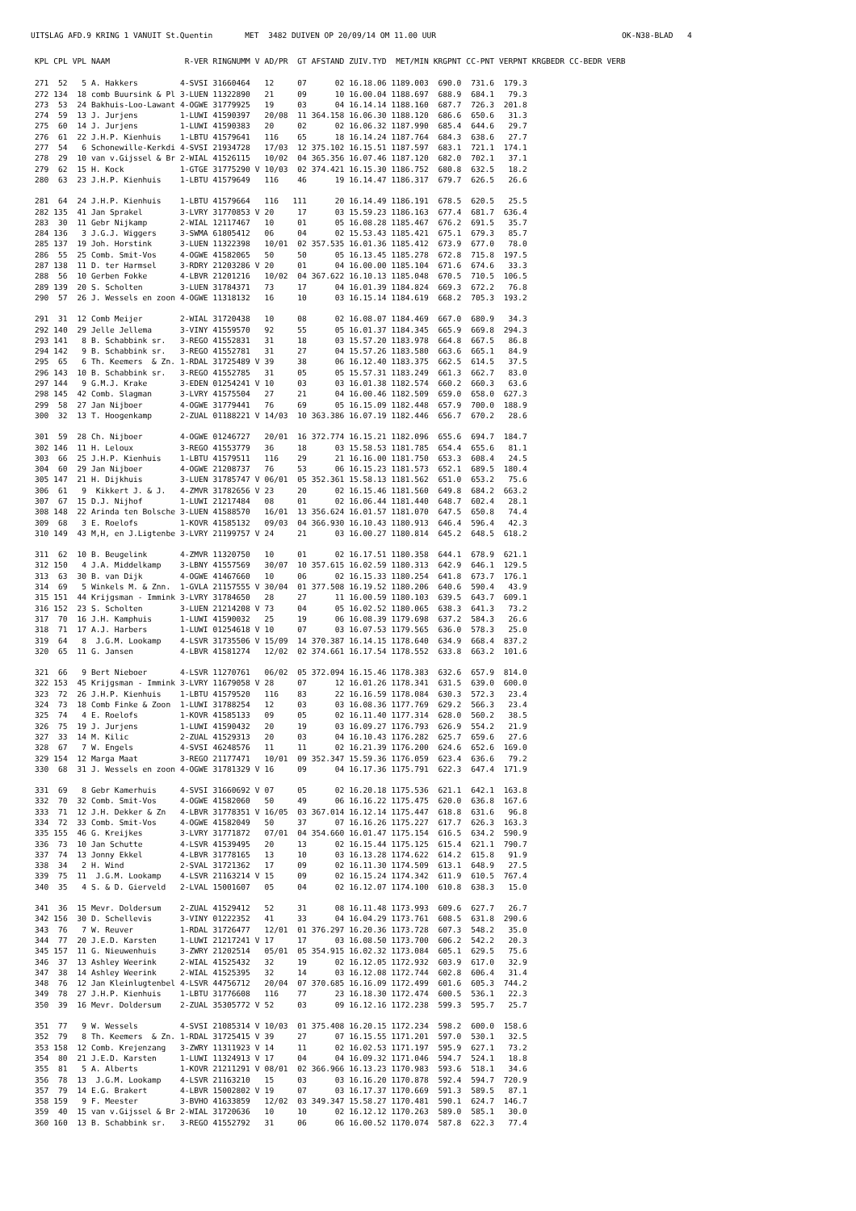UITSLAG AFD.9 KRING 1 VANUIT St.Quentin MET 3482 DUIVEN OP 20/09/14 OM 11.00 UUR OK-N38-BLAD 4
| KPL | CPL | VPL | NAAM | R-VER | RINGNUMM | V | AD/PR | GT | AFSTAND | ZUIV.TYD | MET/MIN | KRGPNT | CC-PNT | VERPNT | KRGBEDR | CC-BEDR | VERB |
| --- | --- | --- | --- | --- | --- | --- | --- | --- | --- | --- | --- | --- | --- | --- | --- | --- | --- |
| 271 | 52 | 5 | A. Hakkers | 4-SVSI | 31660464 | | 12 | 07 | 02 | 16.18.06 | 1189.003 | 690.0 | 731.6 | 179.3 | | | |
| 272 | 134 | 18 | comb Buursink & Pl | 3-LUEN | 11322890 | | 21 | 09 | 10 | 16.00.04 | 1188.697 | 688.9 | 684.1 | 79.3 | | | |
| 273 | 53 | 24 | Bakhuis-Loo-Lawant | 4-OGWE | 31779925 | | 19 | 03 | 04 | 16.14.14 | 1188.160 | 687.7 | 726.3 | 201.8 | | | |
| 274 | 59 | 13 | J. Jurjens | 1-LUWI | 41590397 | | 20/08 | 11 | 364.158 | 16.06.30 | 1188.120 | 686.6 | 650.6 | 31.3 | | | |
| 275 | 60 | 14 | J. Jurjens | 1-LUWI | 41590383 | | 20 | 02 | 02 | 16.06.32 | 1187.990 | 685.4 | 644.6 | 29.7 | | | |
| 276 | 61 | 22 | J.H.P. Kienhuis | 1-LBTU | 41579641 | | 116 | 65 | 18 | 16.14.24 | 1187.764 | 684.3 | 638.6 | 27.7 | | | |
| 277 | 54 | 6 | Schonewille-Kerkdi | 4-SVSI | 21934728 | | 17/03 | 12 | 375.102 | 16.15.51 | 1187.597 | 683.1 | 721.1 | 174.1 | | | |
| 278 | 29 | 10 | van v.Gijssel & Br | 2-WIAL | 41526115 | | 10/02 | 04 | 365.356 | 16.07.46 | 1187.120 | 682.0 | 702.1 | 37.1 | | | |
| 279 | 62 | 15 | H. Kock | 1-GTGE | 31775290 | V | 10/03 | 02 | 374.421 | 16.15.30 | 1186.752 | 680.8 | 632.5 | 18.2 | | | |
| 280 | 63 | 23 | J.H.P. Kienhuis | 1-LBTU | 41579649 | | 116 | 46 | 19 | 16.14.47 | 1186.317 | 679.7 | 626.5 | 26.6 | | | |
| 281 | 64 | 24 | J.H.P. Kienhuis | 1-LBTU | 41579664 | | 116 | 111 | 20 | 16.14.49 | 1186.191 | 678.5 | 620.5 | 25.5 | | | |
| 282 | 135 | 41 | Jan Sprakel | 3-LVRY | 31770853 | V | 20 | 17 | 03 | 15.59.23 | 1186.163 | 677.4 | 681.7 | 636.4 | | | |
| 283 | 30 | 11 | Gebr Nijkamp | 2-WIAL | 12117467 | | 10 | 01 | 05 | 16.08.28 | 1185.467 | 676.2 | 691.5 | 35.7 | | | |
| 284 | 136 | 3 | J.G.J. Wiggers | 3-SWMA | 61805412 | | 06 | 04 | 02 | 15.53.43 | 1185.421 | 675.1 | 679.3 | 85.7 | | | |
| 285 | 137 | 19 | Joh. Horstink | 3-LUEN | 11322398 | | 10/01 | 02 | 357.535 | 16.01.36 | 1185.412 | 673.9 | 677.0 | 78.0 | | | |
| 286 | 55 | 25 | Comb. Smit-Vos | 4-OGWE | 41582065 | | 50 | 50 | 05 | 16.13.45 | 1185.278 | 672.8 | 715.8 | 197.5 | | | |
| 287 | 138 | 11 | D. ter Harmsel | 3-RDRY | 21203286 | V | 20 | 01 | 04 | 16.00.00 | 1185.104 | 671.6 | 674.6 | 33.3 | | | |
| 288 | 56 | 10 | Gerben Fokke | 4-LBVR | 21201216 | | 10/02 | 04 | 367.622 | 16.10.13 | 1185.048 | 670.5 | 710.5 | 106.5 | | | |
| 289 | 139 | 20 | S. Scholten | 3-LUEN | 31784371 | | 73 | 17 | 04 | 16.01.39 | 1184.824 | 669.3 | 672.2 | 76.8 | | | |
| 290 | 57 | 26 | J. Wessels en zoon | 4-OGWE | 11318132 | | 16 | 10 | 03 | 16.15.14 | 1184.619 | 668.2 | 705.3 | 193.2 | | | |
| 291 | 31 | 12 | Comb Meijer | 2-WIAL | 31720438 | | 10 | 08 | 02 | 16.08.07 | 1184.469 | 667.0 | 680.9 | 34.3 | | | |
| 292 | 140 | 29 | Jelle Jellema | 3-VINY | 41559570 | | 92 | 55 | 05 | 16.01.37 | 1184.345 | 665.9 | 669.8 | 294.3 | | | |
| 293 | 141 | 8 | B. Schabbink sr. | 3-REGO | 41552831 | | 31 | 18 | 03 | 15.57.20 | 1183.978 | 664.8 | 667.5 | 86.8 | | | |
| 294 | 142 | 9 | B. Schabbink sr. | 3-REGO | 41552781 | | 31 | 27 | 04 | 15.57.26 | 1183.580 | 663.6 | 665.1 | 84.9 | | | |
| 295 | 65 | 6 | Th. Keemers & Zn. | 1-RDAL | 31725489 | V | 39 | 38 | 06 | 16.12.40 | 1183.375 | 662.5 | 614.5 | 37.5 | | | |
| 296 | 143 | 10 | B. Schabbink sr. | 3-REGO | 41552785 | | 31 | 05 | 05 | 15.57.31 | 1183.249 | 661.3 | 662.7 | 83.0 | | | |
| 297 | 144 | 9 | G.M.J. Krake | 3-EDEN | 01254241 | V | 10 | 03 | 03 | 16.01.38 | 1182.574 | 660.2 | 660.3 | 63.6 | | | |
| 298 | 145 | 42 | Comb. Slagman | 3-LVRY | 41575504 | | 27 | 21 | 04 | 16.00.46 | 1182.509 | 659.0 | 658.0 | 627.3 | | | |
| 299 | 58 | 27 | Jan Nijboer | 4-OGWE | 31779441 | | 76 | 69 | 05 | 16.15.09 | 1182.448 | 657.9 | 700.0 | 188.9 | | | |
| 300 | 32 | 13 | T. Hoogenkamp | 2-ZUAL | 01188221 | V | 14/03 | 10 | 363.386 | 16.07.19 | 1182.446 | 656.7 | 670.2 | 28.6 | | | |
| 301 | 59 | 28 | Ch. Nijboer | 4-OGWE | 01246727 | | 20/01 | 16 | 372.774 | 16.15.21 | 1182.096 | 655.6 | 694.7 | 184.7 | | | |
| 302 | 146 | 11 | H. Leloux | 3-REGO | 41553779 | | 36 | 18 | 03 | 15.58.53 | 1181.785 | 654.4 | 655.6 | 81.1 | | | |
| 303 | 66 | 25 | J.H.P. Kienhuis | 1-LBTU | 41579511 | | 116 | 29 | 21 | 16.16.00 | 1181.750 | 653.3 | 608.4 | 24.5 | | | |
| 304 | 60 | 29 | Jan Nijboer | 4-OGWE | 21208737 | | 76 | 53 | 06 | 16.15.23 | 1181.573 | 652.1 | 689.5 | 180.4 | | | |
| 305 | 147 | 21 | H. Dijkhuis | 3-LUEN | 31785747 | V | 06/01 | 05 | 352.361 | 15.58.13 | 1181.562 | 651.0 | 653.2 | 75.6 | | | |
| 306 | 61 | 9 | Kikkert J. & J. | 4-ZMVR | 31782656 | V | 23 | 20 | 02 | 16.15.46 | 1181.560 | 649.8 | 684.2 | 663.2 | | | |
| 307 | 67 | 15 | D.J. Nijhof | 1-LUWI | 21217484 | | 08 | 01 | 02 | 16.06.44 | 1181.440 | 648.7 | 602.4 | 28.1 | | | |
| 308 | 148 | 22 | Arinda ten Bolsche | 3-LUEN | 41588570 | | 16/01 | 13 | 356.624 | 16.01.57 | 1181.070 | 647.5 | 650.8 | 74.4 | | | |
| 309 | 68 | 3 | E. Roelofs | 1-KOVR | 41585132 | | 09/03 | 04 | 366.930 | 16.10.43 | 1180.913 | 646.4 | 596.4 | 42.3 | | | |
| 310 | 149 | 43 | M,H, en J.Ligtenbe | 3-LVRY | 21199757 | V | 24 | 21 | 03 | 16.00.27 | 1180.814 | 645.2 | 648.5 | 618.2 | | | |
| 311 | 62 | 10 | B. Beugelink | 4-ZMVR | 11320750 | | 10 | 01 | 02 | 16.17.51 | 1180.358 | 644.1 | 678.9 | 621.1 | | | |
| 312 | 150 | 4 | J.A. Middelkamp | 3-LBNY | 41557569 | | 30/07 | 10 | 357.615 | 16.02.59 | 1180.313 | 642.9 | 646.1 | 129.5 | | | |
| 313 | 63 | 30 | B. van Dijk | 4-OGWE | 41467660 | | 10 | 06 | 02 | 16.15.33 | 1180.254 | 641.8 | 673.7 | 176.1 | | | |
| 314 | 69 | 5 | Winkels M. & Znn. | 1-GVLA | 21157555 | V | 30/04 | 01 | 377.508 | 16.19.52 | 1180.206 | 640.6 | 590.4 | 43.9 | | | |
| 315 | 151 | 44 | Krijgsman - Immink | 3-LVRY | 31784650 | | 28 | 27 | 11 | 16.00.59 | 1180.103 | 639.5 | 643.7 | 609.1 | | | |
| 316 | 152 | 23 | S. Scholten | 3-LUEN | 21214208 | V | 73 | 04 | 05 | 16.02.52 | 1180.065 | 638.3 | 641.3 | 73.2 | | | |
| 317 | 70 | 16 | J.H. Kamphuis | 1-LUWI | 41590032 | | 25 | 19 | 06 | 16.08.39 | 1179.698 | 637.2 | 584.3 | 26.6 | | | |
| 318 | 71 | 17 | A.J. Harbers | 1-LUWI | 01254618 | V | 10 | 07 | 03 | 16.07.53 | 1179.565 | 636.0 | 578.3 | 25.0 | | | |
| 319 | 64 | 8 | J.G.M. Lookamp | 4-LSVR | 31735506 | V | 15/09 | 14 | 370.387 | 16.14.15 | 1178.640 | 634.9 | 668.4 | 837.2 | | | |
| 320 | 65 | 11 | G. Jansen | 4-LBVR | 41581274 | | 12/02 | 02 | 374.661 | 16.17.54 | 1178.552 | 633.8 | 663.2 | 101.6 | | | |
| 321 | 66 | 9 | Bert Nieboer | 4-LSVR | 11270761 | | 06/02 | 05 | 372.094 | 16.15.46 | 1178.383 | 632.6 | 657.9 | 814.0 | | | |
| 322 | 153 | 45 | Krijgsman - Immink | 3-LVRY | 11679058 | V | 28 | 07 | 12 | 16.01.26 | 1178.341 | 631.5 | 639.0 | 600.0 | | | |
| 323 | 72 | 26 | J.H.P. Kienhuis | 1-LBTU | 41579520 | | 116 | 83 | 22 | 16.16.59 | 1178.084 | 630.3 | 572.3 | 23.4 | | | |
| 324 | 73 | 18 | Comb Finke & Zoon | 1-LUWI | 31788254 | | 12 | 03 | 03 | 16.08.36 | 1177.769 | 629.2 | 566.3 | 23.4 | | | |
| 325 | 74 | 4 | E. Roelofs | 1-KOVR | 41585133 | | 09 | 05 | 02 | 16.11.40 | 1177.314 | 628.0 | 560.2 | 38.5 | | | |
| 326 | 75 | 19 | J. Jurjens | 1-LUWI | 41590432 | | 20 | 19 | 03 | 16.09.27 | 1176.793 | 626.9 | 554.2 | 21.9 | | | |
| 327 | 33 | 14 | M. Kilic | 2-ZUAL | 41529313 | | 20 | 03 | 04 | 16.10.43 | 1176.282 | 625.7 | 659.6 | 27.6 | | | |
| 328 | 67 | 7 | W. Engels | 4-SVSI | 46248576 | | 11 | 11 | 02 | 16.21.39 | 1176.200 | 624.6 | 652.6 | 169.0 | | | |
| 329 | 154 | 12 | Marga Maat | 3-REGO | 21177471 | | 10/01 | 09 | 352.347 | 15.59.36 | 1176.059 | 623.4 | 636.6 | 79.2 | | | |
| 330 | 68 | 31 | J. Wessels en zoon | 4-OGWE | 31781329 | V | 16 | 09 | 04 | 16.17.36 | 1175.791 | 622.3 | 647.4 | 171.9 | | | |
| 331 | 69 | 8 | Gebr Kamerhuis | 4-SVSI | 31660692 | V | 07 | 05 | 02 | 16.20.18 | 1175.536 | 621.1 | 642.1 | 163.8 | | | |
| 332 | 70 | 32 | Comb. Smit-Vos | 4-OGWE | 41582060 | | 50 | 49 | 06 | 16.16.22 | 1175.475 | 620.0 | 636.8 | 167.6 | | | |
| 333 | 71 | 12 | J.H. Dekker & Zn | 4-LBVR | 31778351 | V | 16/05 | 03 | 367.014 | 16.12.14 | 1175.447 | 618.8 | 631.6 | 96.8 | | | |
| 334 | 72 | 33 | Comb. Smit-Vos | 4-OGWE | 41582049 | | 50 | 37 | 07 | 16.16.26 | 1175.227 | 617.7 | 626.3 | 163.3 | | | |
| 335 | 155 | 46 | G. Kreijkes | 3-LVRY | 31771872 | | 07/01 | 04 | 354.660 | 16.01.47 | 1175.154 | 616.5 | 634.2 | 590.9 | | | |
| 336 | 73 | 10 | Jan Schutte | 4-LSVR | 41539495 | | 20 | 13 | 02 | 16.15.44 | 1175.125 | 615.4 | 621.1 | 790.7 | | | |
| 337 | 74 | 13 | Jonny Ekkel | 4-LBVR | 31778165 | | 13 | 10 | 03 | 16.13.28 | 1174.622 | 614.2 | 615.8 | 91.9 | | | |
| 338 | 34 | 2 | H. Wind | 2-SVAL | 31721362 | | 17 | 09 | 02 | 16.11.30 | 1174.509 | 613.1 | 648.9 | 27.5 | | | |
| 339 | 75 | 11 | J.G.M. Lookamp | 4-LSVR | 21163214 | V | 15 | 09 | 02 | 16.15.24 | 1174.342 | 611.9 | 610.5 | 767.4 | | | |
| 340 | 35 | 4 | S. & D. Gierveld | 2-LVAL | 15001607 | | 05 | 04 | 02 | 16.12.07 | 1174.100 | 610.8 | 638.3 | 15.0 | | | |
| 341 | 36 | 15 | Mevr. Doldersum | 2-ZUAL | 41529412 | | 52 | 31 | 08 | 16.11.48 | 1173.993 | 609.6 | 627.7 | 26.7 | | | |
| 342 | 156 | 30 | D. Schellevis | 3-VINY | 01222352 | | 41 | 33 | 04 | 16.04.29 | 1173.761 | 608.5 | 631.8 | 290.6 | | | |
| 343 | 76 | 7 | W. Reuver | 1-RDAL | 31726477 | | 12/01 | 01 | 376.297 | 16.20.36 | 1173.728 | 607.3 | 548.2 | 35.0 | | | |
| 344 | 77 | 20 | J.E.D. Karsten | 1-LUWI | 21217241 | V | 17 | 17 | 03 | 16.08.50 | 1173.700 | 606.2 | 542.2 | 20.3 | | | |
| 345 | 157 | 11 | G. Nieuwenhuis | 3-ZWRY | 21202514 | | 05/01 | 05 | 354.915 | 16.02.32 | 1173.084 | 605.1 | 629.5 | 75.6 | | | |
| 346 | 37 | 13 | Ashley Weerink | 2-WIAL | 41525432 | | 32 | 19 | 02 | 16.12.05 | 1172.932 | 603.9 | 617.0 | 32.9 | | | |
| 347 | 38 | 14 | Ashley Weerink | 2-WIAL | 41525395 | | 32 | 14 | 03 | 16.12.08 | 1172.744 | 602.8 | 606.4 | 31.4 | | | |
| 348 | 76 | 12 | Jan Kleinlugtenbel | 4-LSVR | 44756712 | | 20/04 | 07 | 370.685 | 16.16.09 | 1172.499 | 601.6 | 605.3 | 744.2 | | | |
| 349 | 78 | 27 | J.H.P. Kienhuis | 1-LBTU | 31776608 | | 116 | 77 | 23 | 16.18.30 | 1172.474 | 600.5 | 536.1 | 22.3 | | | |
| 350 | 39 | 16 | Mevr. Doldersum | 2-ZUAL | 35305772 | V | 52 | 03 | 09 | 16.12.16 | 1172.238 | 599.3 | 595.7 | 25.7 | | | |
| 351 | 77 | 9 | W. Wessels | 4-SVSI | 21085314 | V | 10/03 | 01 | 375.408 | 16.20.15 | 1172.234 | 598.2 | 600.0 | 158.6 | | | |
| 352 | 79 | 8 | Th. Keemers & Zn. | 1-RDAL | 31725415 | V | 39 | 27 | 07 | 16.15.55 | 1171.201 | 597.0 | 530.1 | 32.5 | | | |
| 353 | 158 | 12 | Comb. Krejenzang | 3-ZWRY | 11311923 | V | 14 | 11 | 02 | 16.02.53 | 1171.197 | 595.9 | 627.1 | 73.2 | | | |
| 354 | 80 | 21 | J.E.D. Karsten | 1-LUWI | 11324913 | V | 17 | 04 | 04 | 16.09.32 | 1171.046 | 594.7 | 524.1 | 18.8 | | | |
| 355 | 81 | 5 | A. Alberts | 1-KOVR | 21211291 | V | 08/01 | 02 | 366.966 | 16.13.23 | 1170.983 | 593.6 | 518.1 | 34.6 | | | |
| 356 | 78 | 13 | J.G.M. Lookamp | 4-LSVR | 21163210 | | 15 | 03 | 03 | 16.16.20 | 1170.878 | 592.4 | 594.7 | 720.9 | | | |
| 357 | 79 | 14 | E.G. Brakert | 4-LBVR | 15002802 | V | 19 | 07 | 03 | 16.17.37 | 1170.669 | 591.3 | 589.5 | 87.1 | | | |
| 358 | 159 | 9 | F. Meester | 3-BVHO | 41633859 | | 12/02 | 03 | 349.347 | 15.58.27 | 1170.481 | 590.1 | 624.7 | 146.7 | | | |
| 359 | 40 | 15 | van v.Gijssel & Br | 2-WIAL | 31720636 | | 10 | 10 | 02 | 16.12.12 | 1170.263 | 589.0 | 585.1 | 30.0 | | | |
| 360 | 160 | 13 | B. Schabbink sr. | 3-REGO | 41552792 | | 31 | 06 | 06 | 16.00.52 | 1170.074 | 587.8 | 622.3 | 77.4 | | | |